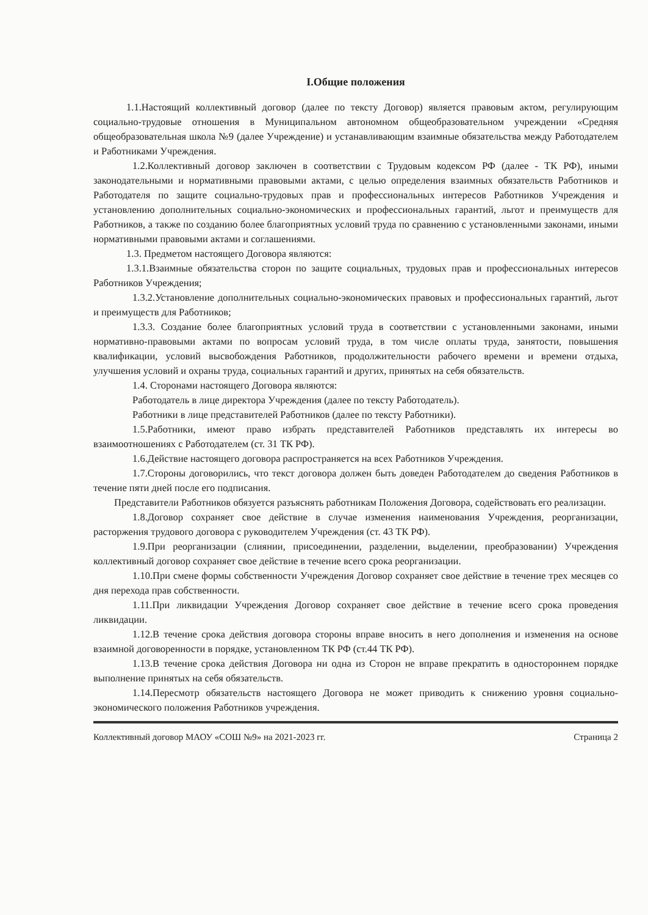I.Общие положения
1.1.Настоящий коллективный договор (далее по тексту Договор) является правовым актом, регулирующим социально-трудовые отношения в Муниципальном автономном общеобразовательном учреждении «Средняя общеобразовательная школа №9 (далее Учреждение) и устанавливающим взаимные обязательства между Работодателем и Работниками Учреждения.
1.2.Коллективный договор заключен в соответствии с Трудовым кодексом РФ (далее - ТК РФ), иными законодательными и нормативными правовыми актами, с целью определения взаимных обязательств Работников и Работодателя по защите социально-трудовых прав и профессиональных интересов Работников Учреждения и установлению дополнительных социально-экономических и профессиональных гарантий, льгот и преимуществ для Работников, а также по созданию более благоприятных условий труда по сравнению с установленными законами, иными нормативными правовыми актами и соглашениями.
1.3. Предметом настоящего Договора являются:
1.3.1.Взаимные обязательства сторон по защите социальных, трудовых прав и профессиональных интересов Работников Учреждения;
1.3.2.Установление дополнительных социально-экономических правовых и профессиональных гарантий, льгот и преимуществ для Работников;
1.3.3. Создание более благоприятных условий труда в соответствии с установленными законами, иными нормативно-правовыми актами по вопросам условий труда, в том числе оплаты труда, занятости, повышения квалификации, условий высвобождения Работников, продолжительности рабочего времени и времени отдыха, улучшения условий и охраны труда, социальных гарантий и других, принятых на себя обязательств.
1.4. Сторонами настоящего Договора являются:
Работодатель в лице директора Учреждения (далее по тексту Работодатель).
Работники в лице представителей Работников (далее по тексту Работники).
1.5.Работники, имеют право избрать представителей Работников представлять их интересы во взаимоотношениях с Работодателем (ст. 31 ТК РФ).
1.6.Действие настоящего договора распространяется на всех Работников Учреждения.
1.7.Стороны договорились, что текст договора должен быть доведен Работодателем до сведения Работников в течение пяти дней после его подписания.
Представители Работников обязуется разъяснять работникам Положения Договора, содействовать его реализации.
1.8.Договор сохраняет свое действие в случае изменения наименования Учреждения, реорганизации, расторжения трудового договора с руководителем Учреждения (ст. 43 ТК РФ).
1.9.При реорганизации (слиянии, присоединении, разделении, выделении, преобразовании) Учреждения коллективный договор сохраняет свое действие в течение всего срока реорганизации.
1.10.При смене формы собственности Учреждения Договор сохраняет свое действие в течение трех месяцев со дня перехода прав собственности.
1.11.При ликвидации Учреждения Договор сохраняет свое действие в течение всего срока проведения ликвидации.
1.12.В течение срока действия договора стороны вправе вносить в него дополнения и изменения на основе взаимной договоренности в порядке, установленном ТК РФ (ст.44 ТК РФ).
1.13.В течение срока действия Договора ни одна из Сторон не вправе прекратить в одностороннем порядке выполнение принятых на себя обязательств.
1.14.Пересмотр обязательств настоящего Договора не может приводить к снижению уровня социально-экономического положения Работников учреждения.
Коллективный договор МАОУ «СОШ №9» на 2021-2023 гг. Страница 2